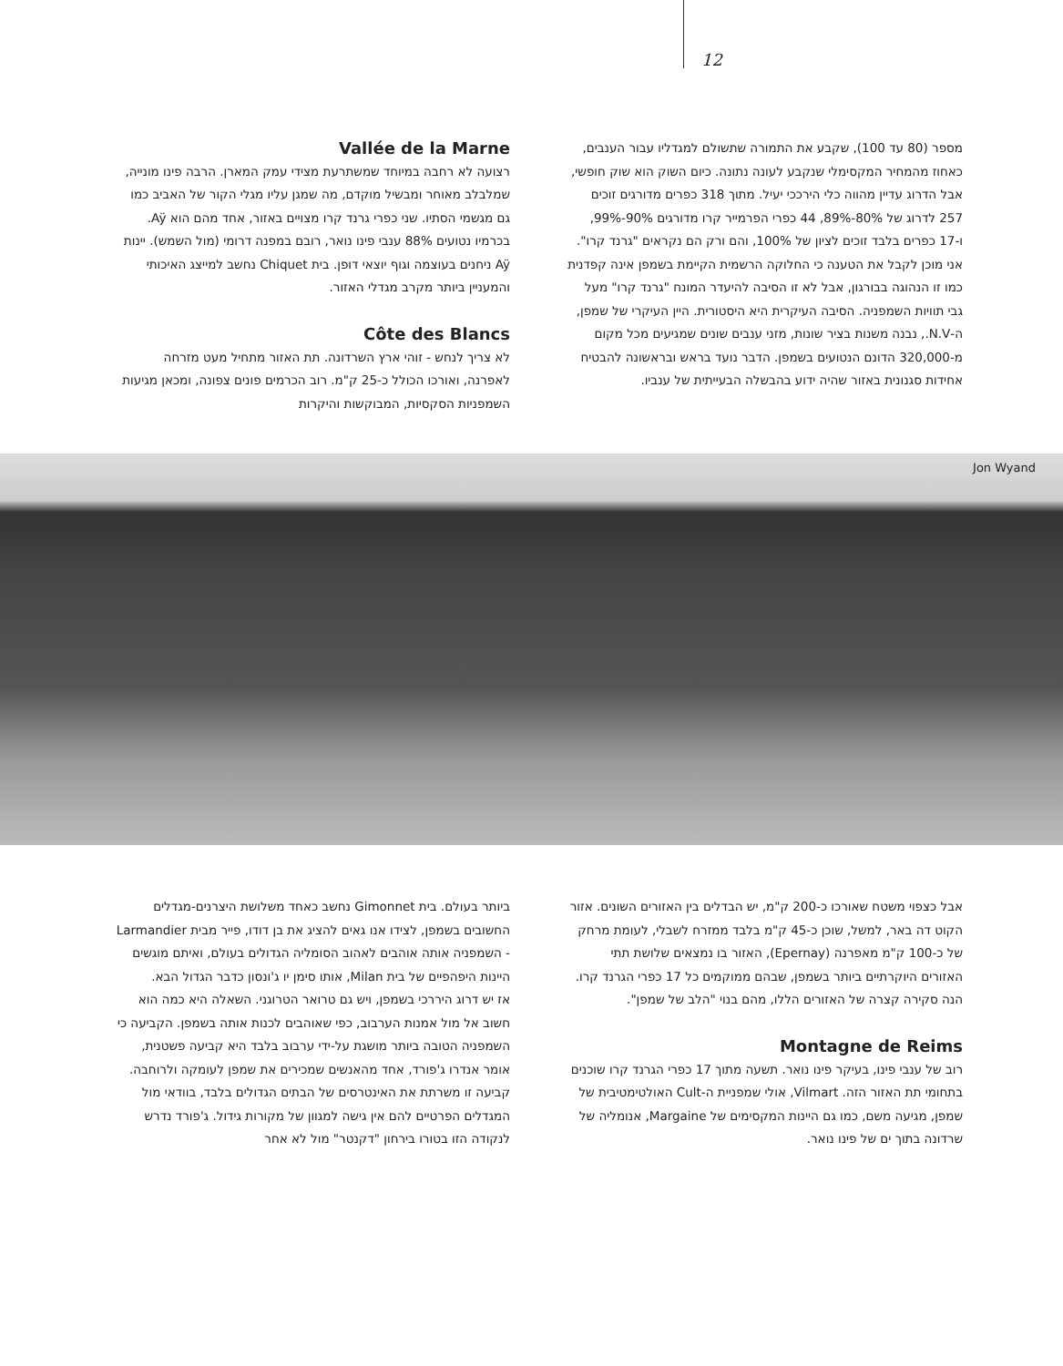12
מספר (80 עד 100), שקבע את התמורה שתשולם למגדליו עבור הענבים, כאחוז מהמחיר המקסימלי שנקבע לעונה נתונה. כיום השוק הוא שוק חופשי, אבל הדרוג עדיין מהווה כלי הירככי יעיל. מתוך 318 כפרים מדורגים זוכים 257 לדרוג של 80%-89%, 44 כפרי הפרמייר קרו מדורגים 90%-99%, ו-17 כפרים בלבד זוכים לציון של 100%, והם ורק הם נקראים "גרנד קרו".
אני מוכן לקבל את הטענה כי החלוקה הרשמית הקיימת בשמפן אינה קפדנית כמו זו הנהוגה בבורגון, אבל לא זו הסיבה להיעדר המונח "גרנד קרו" מעל גבי תוויות השמפניה. הסיבה העיקרית היא היסטורית. היין העיקרי של שמפן, ה-N.V., נבנה משנות בציר שונות, מזני ענבים שונים שמגיעים מכל מקום מ-320,000 הדונם הנטועים בשמפן. הדבר נועד בראש ובראשונה להבטיח אחידות סגנונית באזור שהיה ידוע בהבשלה הבעייתית של ענביו.
Vallée de la Marne
רצועה לא רחבה במיוחד שמשתרעת מצידי עמק המארן. הרבה פינו מונייה, שמלבלב מאוחר ומבשיל מוקדם, מה שמגן עליו מגלי הקור של האביב כמו גם מגשמי הסתיו. שני כפרי גרנד קרו מצויים באזור, אחד מהם הוא Aÿ. בכרמיו נטועים 88% ענבי פינו נואר, רובם במפנה דרומי (מול השמש). יינות Aÿ ניחנים בעוצמה וגוף יוצאי דופן. בית Chiquet נחשב למייצג האיכותי והמעניין ביותר מקרב מגדלי האזור.
Côte des Blancs
לא צריך לנחש - זוהי ארץ השרדונה. תת האזור מתחיל מעט מזרחה לאפרנה, ואורכו הכולל כ-25 ק"מ. רוב הכרמים פונים צפונה, ומכאן מגיעות השמפניות הסקסיות, המבוקשות והיקרות
Jon Wyand
אבל כצפוי משטח שאורכו כ-200 ק"מ, יש הבדלים בין האזורים השונים. אזור הקוט דה באר, למשל, שוכן כ-45 ק"מ בלבד ממזרח לשבלי, לעומת מרחק של כ-100 ק"מ מאפרנה (Epernay), האזור בו נמצאים שלושת תתי האזורים היוקרתיים ביותר בשמפן, שבהם ממוקמים כל 17 כפרי הגרנד קרו. הנה סקירה קצרה של האזורים הללו, מהם בנוי "הלב של שמפן".
Montagne de Reims
רוב של ענבי פינו, בעיקר פינו נואר. תשעה מתוך 17 כפרי הגרנד קרו שוכנים בתחומי תת האזור הזה. Vilmart, אולי שמפניית ה-Cult האולטימטיבית של שמפן, מגיעה משם, כמו גם היינות המקסימים של Margaine, אנומליה של שרדונה בתוך ים של פינו נואר.
ביותר בעולם. בית Gimonnet נחשב כאחד משלושת היצרנים-מגדלים החשובים בשמפן, לצידו אנו גאים להציג את בן דודו, פייר מבית Larmandier - השמפניה אותה אוהבים לאהוב הסומליה הגדולים בעולם, ואיתם מוגשים היינות היפהפיים של בית Milan, אותו סימן יו ג'ונסון כדבר הגדול הבא.
אז יש דרוג היררכי בשמפן, ויש גם טרואר הטרוגני. השאלה היא כמה הוא חשוב אל מול אמנות הערבוב, כפי שאוהבים לכנות אותה בשמפן. הקביעה כי השמפניה הטובה ביותר מושגת על-ידי ערבוב בלבד היא קביעה פשטנית, אומר אנדרו ג'פורד, אחד מהאנשים שמכירים את שמפן לעומקה ולרוחבה. קביעה זו משרתת את האינטרסים של הבתים הגדולים בלבד, בוודאי מול המגדלים הפרטיים להם אין גישה למגוון של מקורות גידול. ג'פורד נדרש לנקודה הזו בטורו בירחון "דקנטר" מול לא אחר